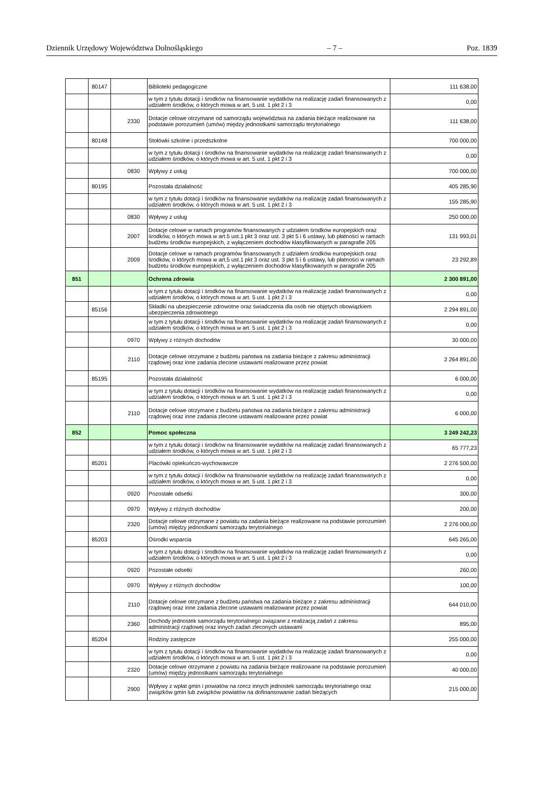Dziennik Urzędowy Województwa Dolnośląskiego – 7 – Poz. 1839
| | 80147 | | Biblioteki pedagogiczne | 111 638,00 |
| | | | w tym z tytułu dotacji i środków na finansowanie wydatków na realizację zadań finansowanych z udziałem środków, o których mowa w art. 5 ust. 1 pkt 2 i 3 | 0,00 |
| | | 2330 | Dotacje celowe otrzymane od samorządu województwa na zadania bieżące realizowane na podstawie porozumień (umów) między jednostkami samorządu terytorialnego | 111 638,00 |
| | 80148 | | Stołówki szkolne i przedszkolne | 700 000,00 |
| | | | w tym z tytułu dotacji i środków na finansowanie wydatków na realizację zadań finansowanych z udziałem środków, o których mowa w art. 5 ust. 1 pkt 2 i 3 | 0,00 |
| | | 0830 | Wpływy z usług | 700 000,00 |
| | 80195 | | Pozostała działalność | 405 285,90 |
| | | | w tym z tytułu dotacji i środków na finansowanie wydatków na realizację zadań finansowanych z udziałem środków, o których mowa w art. 5 ust. 1 pkt 2 i 3 | 155 285,90 |
| | | 0830 | Wpływy z usług | 250 000,00 |
| | | 2007 | Dotacje celowe w ramach programów finansowanych z udziałem środków europejskich oraz środków, o których mowa w art.5 ust.1 pkt 3 oraz ust. 3 pkt 5 i 6 ustawy, lub płatności w ramach budżetu środków europejskich, z wyłączeniem dochodów klasyfikowanych w paragrafie 205 | 131 993,01 |
| | | 2009 | Dotacje celowe w ramach programów finansowanych z udziałem środków europejskich oraz środków, o których mowa w art.5 ust.1 pkt 3 oraz ust. 3 pkt 5 i 6 ustawy, lub płatności w ramach budżetu środków europejskich, z wyłączeniem dochodów klasyfikowanych w paragrafie 205 | 23 292,89 |
| 851 | | | Ochrona zdrowia | 2 300 891,00 |
| | | | w tym z tytułu dotacji i środków na finansowanie wydatków na realizację zadań finansowanych z udziałem środków, o których mowa w art. 5 ust. 1 pkt 2 i 3 | 0,00 |
| | 85156 | | Składki na ubezpieczenie zdrowotne oraz świadczenia dla osób nie objętych obowiązkiem ubezpieczenia zdrowotnego | 2 294 891,00 |
| | | | w tym z tytułu dotacji i środków na finansowanie wydatków na realizację zadań finansowanych z udziałem środków, o których mowa w art. 5 ust. 1 pkt 2 i 3 | 0,00 |
| | | 0970 | Wpływy z różnych dochodów | 30 000,00 |
| | | 2110 | Dotacje celowe otrzymane z budżetu państwa na zadania bieżące z zakresu administracji rządowej oraz inne zadania zlecone ustawami realizowane przez powiat | 2 264 891,00 |
| | 85195 | | Pozostała działalność | 6 000,00 |
| | | | w tym z tytułu dotacji i środków na finansowanie wydatków na realizację zadań finansowanych z udziałem środków, o których mowa w art. 5 ust. 1 pkt 2 i 3 | 0,00 |
| | | 2110 | Dotacje celowe otrzymane z budżetu państwa na zadania bieżące z zakresu administracji rządowej oraz inne zadania zlecone ustawami realizowane przez powiat | 6 000,00 |
| 852 | | | Pomoc społeczna | 3 249 242,23 |
| | | | w tym z tytułu dotacji i środków na finansowanie wydatków na realizację zadań finansowanych z udziałem środków, o których mowa w art. 5 ust. 1 pkt 2 i 3 | 65 777,23 |
| | 85201 | | Placówki opiekuńczo-wychowawcze | 2 276 500,00 |
| | | | w tym z tytułu dotacji i środków na finansowanie wydatków na realizację zadań finansowanych z udziałem środków, o których mowa w art. 5 ust. 1 pkt 2 i 3 | 0,00 |
| | | 0920 | Pozostałe odsetki | 300,00 |
| | | 0970 | Wpływy z różnych dochodów | 200,00 |
| | | 2320 | Dotacje celowe otrzymane z powiatu na zadania bieżące realizowane na podstawie porozumień (umów) między jednostkami samorządu terytorialnego | 2 276 000,00 |
| | 85203 | | Ośrodki wsparcia | 645 265,00 |
| | | | w tym z tytułu dotacji i środków na finansowanie wydatków na realizację zadań finansowanych z udziałem środków, o których mowa w art. 5 ust. 1 pkt 2 i 3 | 0,00 |
| | | 0920 | Pozostałe odsetki | 260,00 |
| | | 0970 | Wpływy z różnych dochodów | 100,00 |
| | | 2110 | Dotacje celowe otrzymane z budżetu państwa na zadania bieżące z zakresu administracji rządowej oraz inne zadania zlecone ustawami realizowane przez powiat | 644 010,00 |
| | | 2360 | Dochody jednostek samorządu terytorialnego związane z realizacją zadań z zakresu administracji rządowej oraz innych zadań zleconych ustawami | 895,00 |
| | 85204 | | Rodziny zastępcze | 255 000,00 |
| | | | w tym z tytułu dotacji i środków na finansowanie wydatków na realizację zadań finansowanych z udziałem środków, o których mowa w art. 5 ust. 1 pkt 2 i 3 | 0,00 |
| | | 2320 | Dotacje celowe otrzymane z powiatu na zadania bieżące realizowane na podstawie porozumień (umów) między jednostkami samorządu terytorialnego | 40 000,00 |
| | | 2900 | Wpływy z wpłat gmin i powiatów na rzecz innych jednostek samorządu terytorialnego oraz związków gmin lub związków powiatów na dofinansowanie zadań bieżących | 215 000,00 |